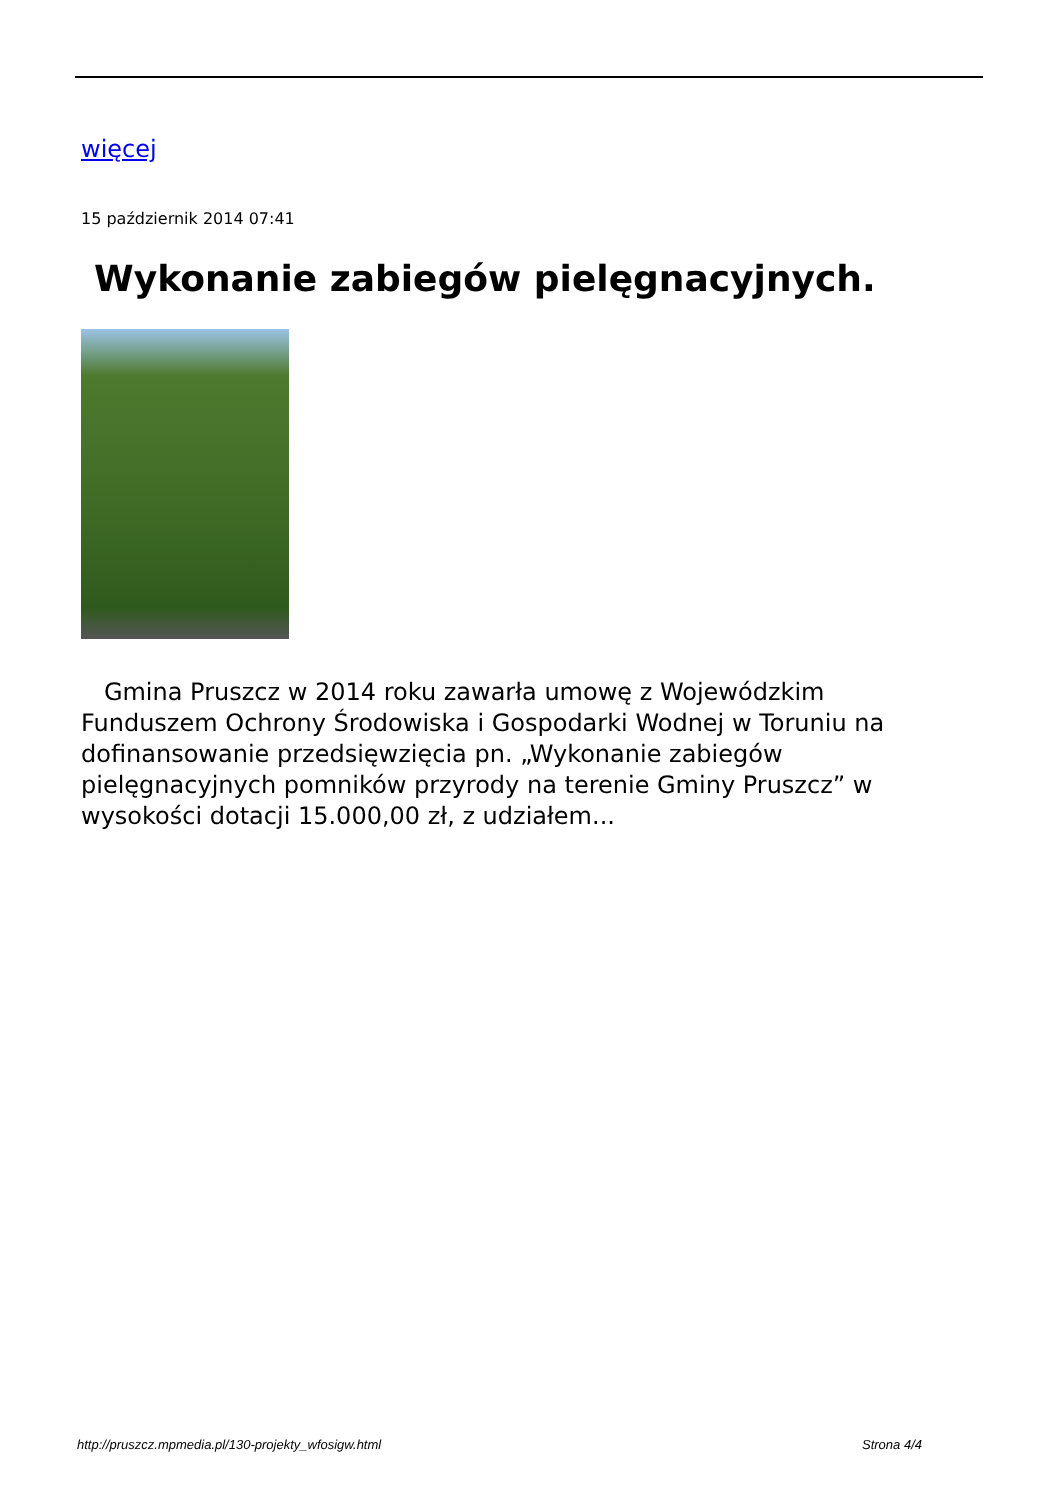więcej
15 październik 2014 07:41
Wykonanie zabiegów pielęgnacyjnych.
Gmina Pruszcz w 2014 roku zawarła umowę z Wojewódzkim Funduszem Ochrony Środowiska i Gospodarki Wodnej w Toruniu na dofinansowanie przedsięwzięcia pn. „Wykonanie zabiegów pielęgnacyjnych pomników przyrody na terenie Gminy Pruszcz” w wysokości dotacji 15.000,00 zł, z udziałem...
http://pruszcz.mpmedia.pl/130-projekty_wfosigw.html Strona 4/4